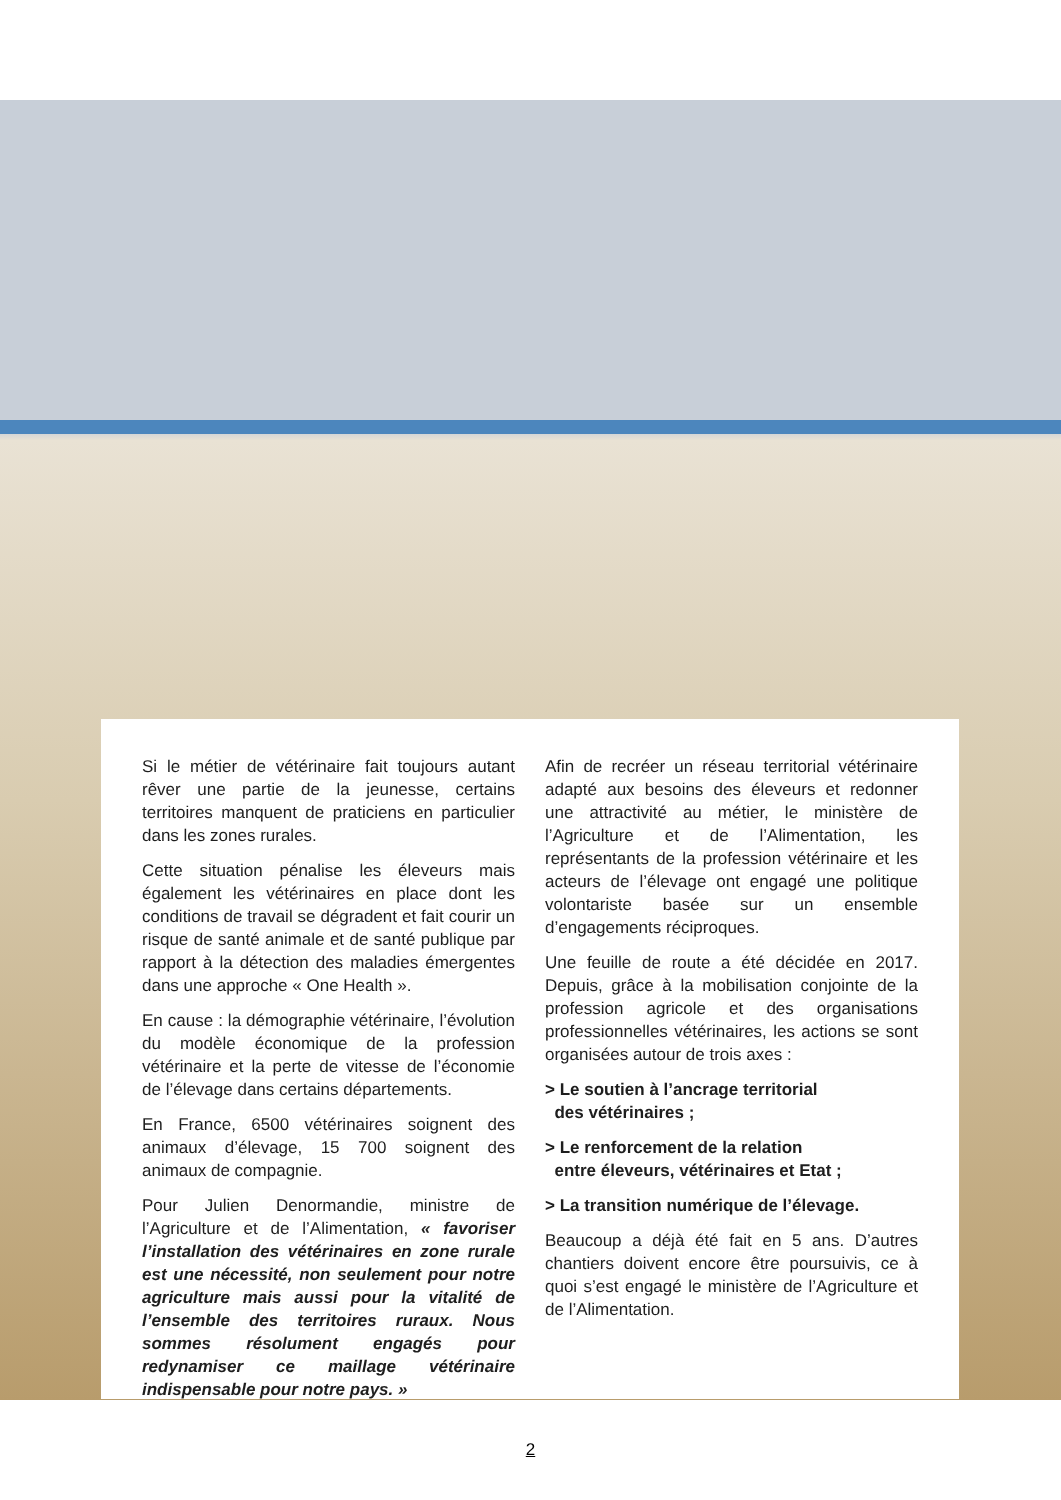Si le métier de vétérinaire fait toujours autant rêver une partie de la jeunesse, certains territoires manquent de praticiens en particulier dans les zones rurales.
Cette situation pénalise les éleveurs mais également les vétérinaires en place dont les conditions de travail se dégradent et fait courir un risque de santé animale et de santé publique par rapport à la détection des maladies émergentes dans une approche « One Health ».
En cause : la démographie vétérinaire, l’évolution du modèle économique de la profession vétérinaire et la perte de vitesse de l’économie de l’élevage dans certains départements.
En France, 6500 vétérinaires soignent des animaux d’élevage, 15 700 soignent des animaux de compagnie.
Pour Julien Denormandie, ministre de l’Agriculture et de l’Alimentation, « favoriser l’installation des vétérinaires en zone rurale est une nécessité, non seulement pour notre agriculture mais aussi pour la vitalité de l’ensemble des territoires ruraux. Nous sommes résolument engagés pour redynamiser ce maillage vétérinaire indispensable pour notre pays. »
Afin de recréer un réseau territorial vétérinaire adapté aux besoins des éleveurs et redonner une attractivité au métier, le ministère de l’Agriculture et de l’Alimentation, les représentants de la profession vétérinaire et les acteurs de l’élevage ont engagé une politique volontariste basée sur un ensemble d’engagements réciproques.
Une feuille de route a été décidée en 2017. Depuis, grâce à la mobilisation conjointe de la profession agricole et des organisations professionnelles vétérinaires, les actions se sont organisées autour de trois axes :
> Le soutien à l’ancrage territorial
des vétérinaires ;
> Le renforcement de la relation
entre éleveurs, vétérinaires et Etat ;
> La transition numérique de l’élevage.
Beaucoup a déjà été fait en 5 ans. D’autres chantiers doivent encore être poursuivis, ce à quoi s’est engagé le ministère de l’Agriculture et de l’Alimentation.
2